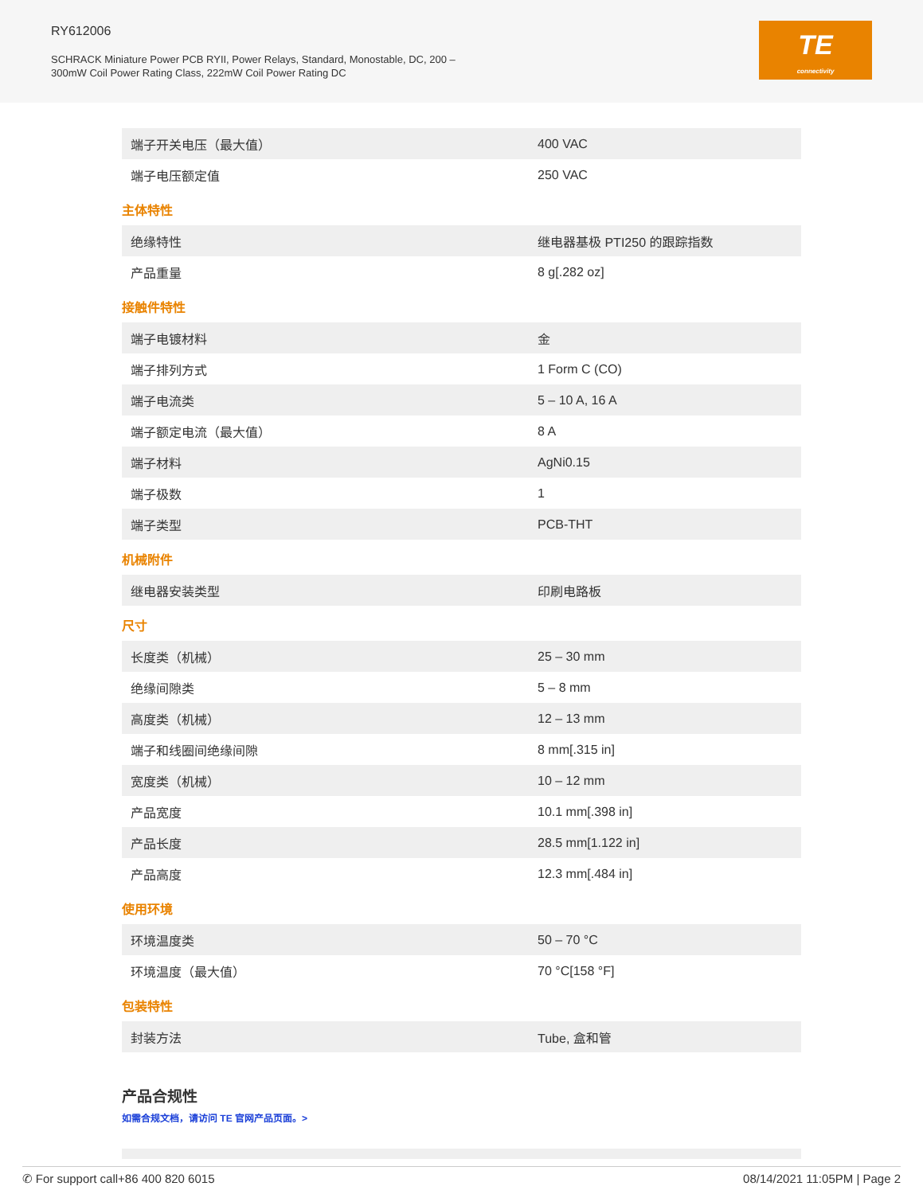RY612006
SCHRACK Miniature Power PCB RYII, Power Relays, Standard, Monostable, DC, 200 – 300mW Coil Power Rating Class, 222mW Coil Power Rating DC
TE
connectivity
| 端子开关电压（最大值） | 400 VAC |
| 端子电压额定值 | 250 VAC |
主体特性
| 绝缘特性 | 继电器基极 PTI250 的跟踪指数 |
| 产品重量 | 8 g[.282 oz] |
接触件特性
| 端子电镀材料 | 金 |
| 端子排列方式 | 1 Form C (CO) |
| 端子电流类 | 5 – 10 A, 16 A |
| 端子额定电流（最大值） | 8 A |
| 端子材料 | AgNi0.15 |
| 端子极数 | 1 |
| 端子类型 | PCB-THT |
机械附件
| 继电器安装类型 | 印刷电路板 |
尺寸
| 长度类（机械） | 25 – 30 mm |
| 绝缘间隙类 | 5 – 8 mm |
| 高度类（机械） | 12 – 13 mm |
| 端子和线圈间绝缘间隙 | 8 mm[.315 in] |
| 宽度类（机械） | 10 – 12 mm |
| 产品宽度 | 10.1 mm[.398 in] |
| 产品长度 | 28.5 mm[1.122 in] |
| 产品高度 | 12.3 mm[.484 in] |
使用环境
| 环境温度类 | 50 – 70 °C |
| 环境温度（最大值） | 70 °C[158 °F] |
包装特性
| 封装方法 | Tube, 盒和管 |
产品合规性
如需合规文档，请访问 TE 官网产品页面。>
✆ For support call+86 400 820 6015 08/14/2021 11:05PM | Page 2